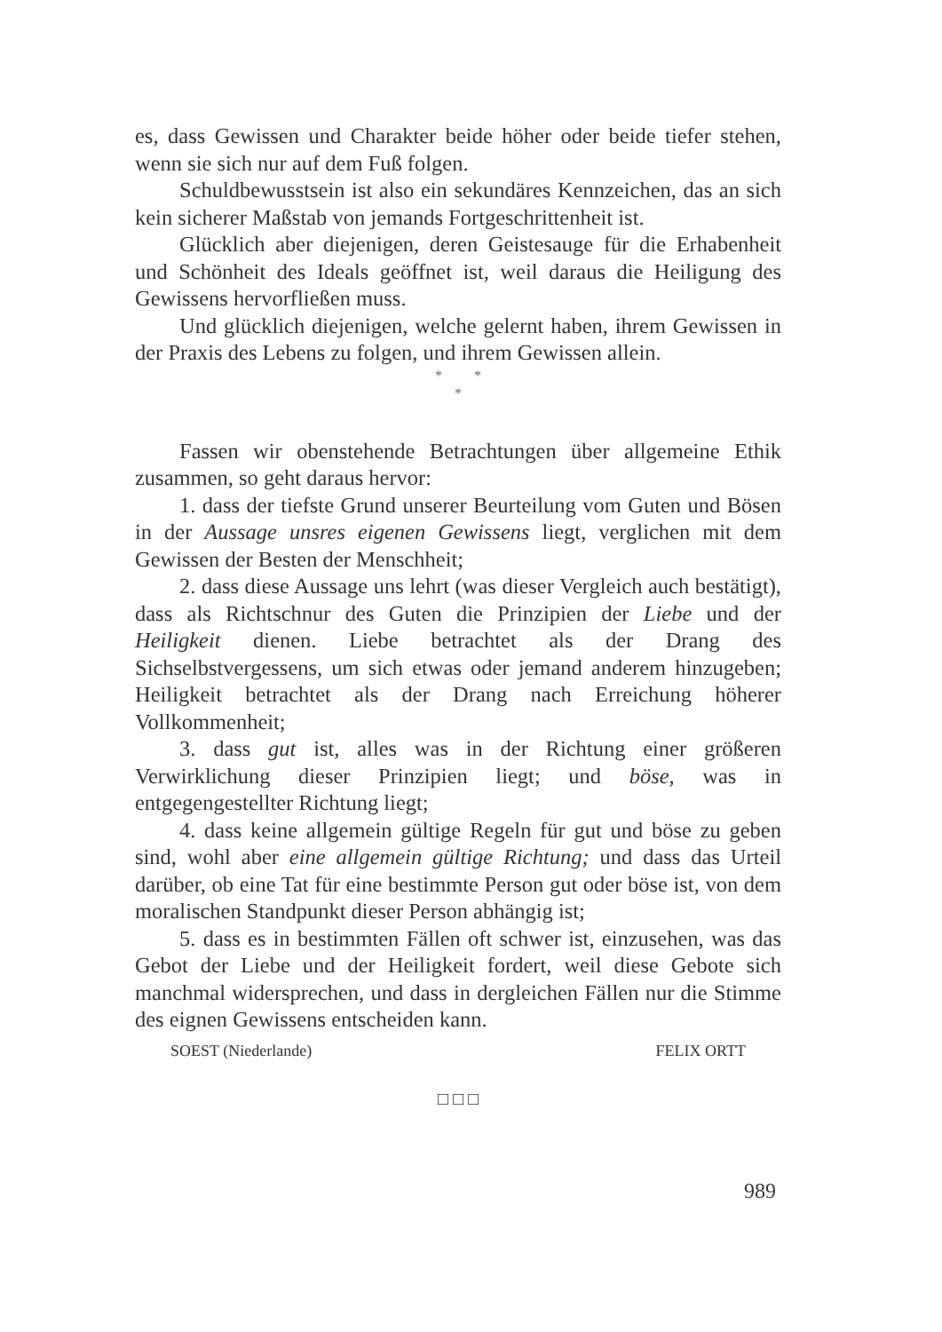es, dass Gewissen und Charakter beide höher oder beide tiefer stehen, wenn sie sich nur auf dem Fuß folgen.
Schuldbewusstsein ist also ein sekundäres Kennzeichen, das an sich kein sicherer Maßstab von jemands Fortgeschrittenheit ist.
Glücklich aber diejenigen, deren Geistesauge für die Erhabenheit und Schönheit des Ideals geöffnet ist, weil daraus die Heiligung des Gewissens hervorfließen muss.
Und glücklich diejenigen, welche gelernt haben, ihrem Gewissen in der Praxis des Lebens zu folgen, und ihrem Gewissen allein.
* *
*
Fassen wir obenstehende Betrachtungen über allgemeine Ethik zusammen, so geht daraus hervor:
1. dass der tiefste Grund unserer Beurteilung vom Guten und Bösen in der Aussage unsres eigenen Gewissens liegt, verglichen mit dem Gewissen der Besten der Menschheit;
2. dass diese Aussage uns lehrt (was dieser Vergleich auch bestätigt), dass als Richtschnur des Guten die Prinzipien der Liebe und der Heiligkeit dienen. Liebe betrachtet als der Drang des Sichselbstvergessens, um sich etwas oder jemand anderem hinzugeben; Heiligkeit betrachtet als der Drang nach Erreichung höherer Vollkommenheit;
3. dass gut ist, alles was in der Richtung einer größeren Verwirklichung dieser Prinzipien liegt; und böse, was in entgegengestellter Richtung liegt;
4. dass keine allgemein gültige Regeln für gut und böse zu geben sind, wohl aber eine allgemein gültige Richtung; und dass das Urteil darüber, ob eine Tat für eine bestimmte Person gut oder böse ist, von dem moralischen Standpunkt dieser Person abhängig ist;
5. dass es in bestimmten Fällen oft schwer ist, einzusehen, was das Gebot der Liebe und der Heiligkeit fordert, weil diese Gebote sich manchmal widersprechen, und dass in dergleichen Fällen nur die Stimme des eignen Gewissens entscheiden kann.
SOEST (Niederlande) FELIX ORTT
□ □ □
989